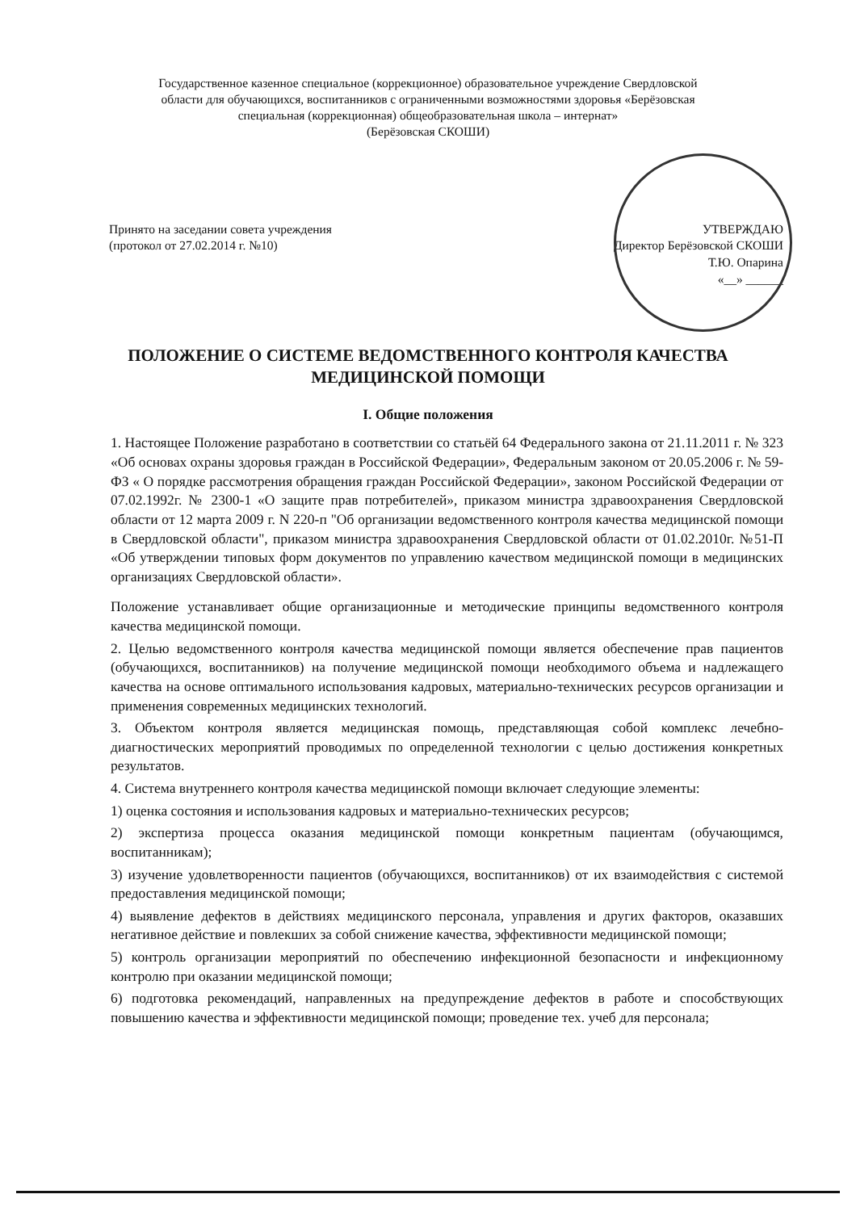Государственное казенное специальное (коррекционное) образовательное учреждение Свердловской
области для обучающихся, воспитанников с ограниченными возможностями здоровья «Берёзовская
специальная (коррекционная) общеобразовательная школа – интернат»
(Берёзовская СКОШИ)
Принято на заседании совета учреждения
(протокол от 27.02.2014 г. №10)
УТВЕРЖДАЮ
Директор Берёзовской СКОШИ
Т.Ю. Опарина
«__» ______
ПОЛОЖЕНИЕ О СИСТЕМЕ ВЕДОМСТВЕННОГО КОНТРОЛЯ КАЧЕСТВА
МЕДИЦИНСКОЙ ПОМОЩИ
I. Общие положения
1. Настоящее Положение разработано в соответствии со статьёй 64 Федерального закона от 21.11.2011 г. № 323 «Об основах охраны здоровья граждан в Российской Федерации», Федеральным законом от 20.05.2006 г. № 59-ФЗ « О порядке рассмотрения обращения граждан Российской Федерации», законом Российской Федерации от 07.02.1992г. № 2300-1 «О защите прав потребителей», приказом министра здравоохранения Свердловской области от 12 марта 2009 г. N 220-п "Об организации ведомственного контроля качества медицинской помощи в Свердловской области", приказом министра здравоохранения Свердловской области от 01.02.2010г. №51-П «Об утверждении типовых форм документов по управлению качеством медицинской помощи в медицинских организациях Свердловской области».
Положение устанавливает общие организационные и методические принципы ведомственного контроля качества медицинской помощи.
2. Целью ведомственного контроля качества медицинской помощи является обеспечение прав пациентов (обучающихся, воспитанников) на получение медицинской помощи необходимого объема и надлежащего качества на основе оптимального использования кадровых, материально-технических ресурсов организации и применения современных медицинских технологий.
3. Объектом контроля является медицинская помощь, представляющая собой комплекс лечебно-диагностических мероприятий проводимых по определенной технологии с целью достижения конкретных результатов.
4. Система внутреннего контроля качества медицинской помощи включает следующие элементы:
1) оценка состояния и использования кадровых и материально-технических ресурсов;
2) экспертиза процесса оказания медицинской помощи конкретным пациентам (обучающимся, воспитанникам);
3) изучение удовлетворенности пациентов (обучающихся, воспитанников) от их взаимодействия с системой предоставления медицинской помощи;
4) выявление дефектов в действиях медицинского персонала, управления и других факторов, оказавших негативное действие и повлекших за собой снижение качества, эффективности медицинской помощи;
5) контроль организации мероприятий по обеспечению инфекционной безопасности и инфекционному контролю при оказании медицинской помощи;
6) подготовка рекомендаций, направленных на предупреждение дефектов в работе и способствующих повышению качества и эффективности медицинской помощи; проведение тех. учеб для персонала;